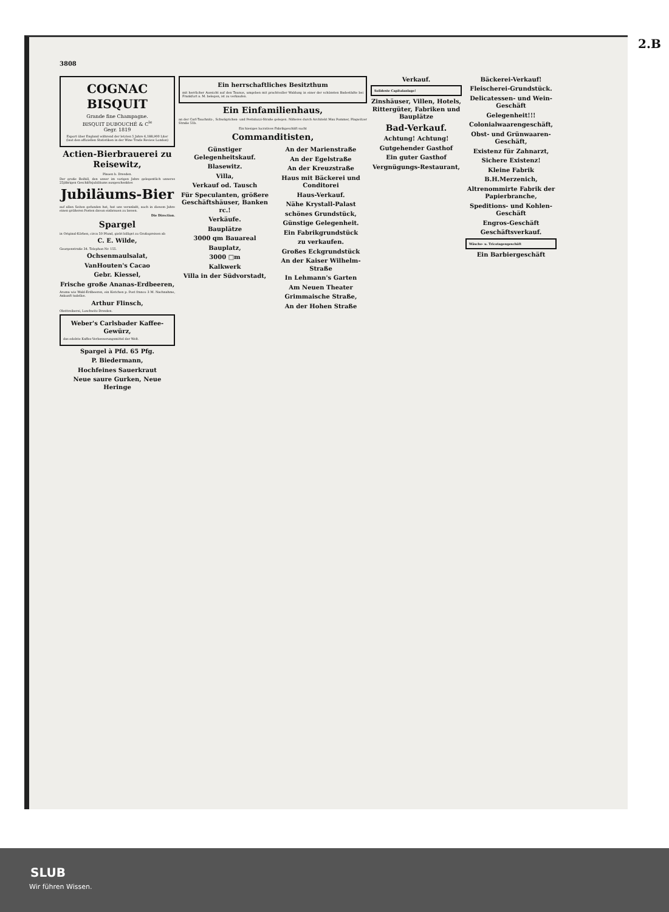3808
COGNAC BISQUIT
Grande fine Champagne.
BISQUIT DUBOUCHÉ & C<sup>ie</sup>
Gegr. 1819
Export über England während der letzten 5 Jahre 6,188,900 Liter (laut den offiziellen Statistiken in der Wine Trade Review London)
Actien-Bierbrauerei zu Reisewitz,
Plauen b. Dresden.
Der große Beifall, den unser im vorigen Jahre gelegentlich unseres 25jährigen Geschäftsjubiläums ausgeschenktes
Jubiläums-Bier
auf allen Seiten gefunden hat, hat uns veranlaßt, auch in diesem Jahre einen größeren Posten davon einbrauen zu lassen.
Die Direction.
Spargel
in Original-Körben, circa 50 Pfund, giebt billigst zu Großopreisen ab
C. E. Wilde,
Georgenstraße 34. Telephon Nr. 155.
Ochsenmaulsalat,
VanHouten's Cacao
Gebr. Kiessel,
Frische große Ananas-Erdbeeren,
Aroma wie Wald-Erdbeeren, ein Kistchen p. Post franco 3 M. Nachnahme, Ankunft tadellos.
Arthur Flinsch,
Obsttreiberei, Loschwitz-Dresden.
Weber's Carlsbader Kaffee-Gewürz,
das edelste Kaffee-Verbesserungsmittel der Welt.
Spargel à Pfd. 65 Pfg.
P. Biedermann,
Hochfeines Sauerkraut
Neue saure Gurken, Neue Heringe
Ein herrschaftliches Besitzthum
mit herrlicher Aussicht auf den Taunus, umgeben mit prachtvoller Waldung in einer der schönsten Badestädte bei Frankfurt a. M. belegen, ist zu verkaufen.
Ein Einfamilienhaus,
an der Carl-Tauchnitz-, Schwägrichen- und Pestalozzi-Straße gelegen. Näheres durch Architekt Max Pommer, Plagwitzer Straße 51b.
Ein hiesiges lucratives Fabrikgeschäft sucht
Commanditisten,
Günstiger Gelegenheitskauf.
Blasewitz.
Villa,
Verkauf od. Tausch
Für Speculanten, größere Geschäftshäuser, Banken rc.!
Verkäufe.
Bauplätze
3000 qm Bauareal
Bauplatz,
3000 □m
Kalkwerk
Villa in der Südvorstadt,
An der Marienstraße
An der Egelstraße
An der Kreuzstraße
Haus mit Bäckerei und Conditorei
Haus-Verkauf.
Nähe Krystall-Palast
schönes Grundstück,
Günstige Gelegenheit.
Ein Fabrikgrundstück
zu verkaufen.
Großes Eckgrundstück
An der Kaiser Wilhelm-Straße
In Lehmann's Garten
Am Neuen Theater
Grimmaische Straße,
An der Hohen Straße
Verkauf.
Solideste Capitalanlage!
Zinshäuser, Villen, Hotels, Rittergüter, Fabriken und Bauplätze
Bad-Verkauf.
Achtung! Achtung!
Gutgehender Gasthof
Ein guter Gasthof
Vergnügungs-Restaurant,
Bäckerei-Verkauf!
Fleischerei-Grundstück.
Delicatessen- und Wein-Geschäft
Gelegenheit!!!
Colonialwaarengeschäft,
Obst- und Grünwaaren-Geschäft,
Existenz für Zahnarzt,
Sichere Existenz!
Kleine Fabrik
B.H.Merzenich,
Altrenommirte Fabrik der Papierbranche,
Speditions- und Kohlen-Geschäft
Engros-Geschäft
Geschäftsverkauf.
Wäsche- u. Tricotagengeschäft
Ein Barbiergeschäft
2.B
SLUB
Wir führen Wissen.